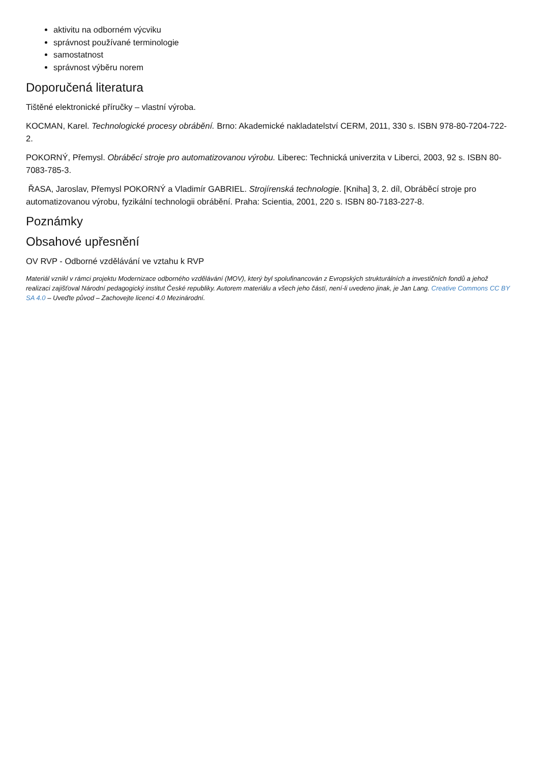aktivitu na odborném výcviku
správnost používané terminologie
samostatnost
správnost výběru norem
Doporučená literatura
Tištěné elektronické příručky – vlastní výroba.
KOCMAN, Karel. Technologické procesy obrábění. Brno: Akademické nakladatelství CERM, 2011, 330 s. ISBN 978-80-7204-722-2.
POKORNÝ, Přemysl. Obráběcí stroje pro automatizovanou výrobu. Liberec: Technická univerzita v Liberci, 2003, 92 s. ISBN 80-7083-785-3.
ŘASA, Jaroslav, Přemysl POKORNÝ a Vladimír GABRIEL. Strojírenská technologie. [Kniha] 3, 2. díl, Obráběcí stroje pro automatizovanou výrobu, fyzikální technologii obrábění. Praha: Scientia, 2001, 220 s. ISBN 80-7183-227-8.
Poznámky
Obsahové upřesnění
OV RVP - Odborné vzdělávání ve vztahu k RVP
Materiál vznikl v rámci projektu Modernizace odborného vzdělávání (MOV), který byl spolufinancován z Evropských strukturálních a investičních fondů a jehož realizaci zajišťoval Národní pedagogický institut České republiky. Autorem materiálu a všech jeho částí, není-li uvedeno jinak, je Jan Lang. Creative Commons CC BY SA 4.0 – Uveďte původ – Zachovejte licenci 4.0 Mezinárodní.